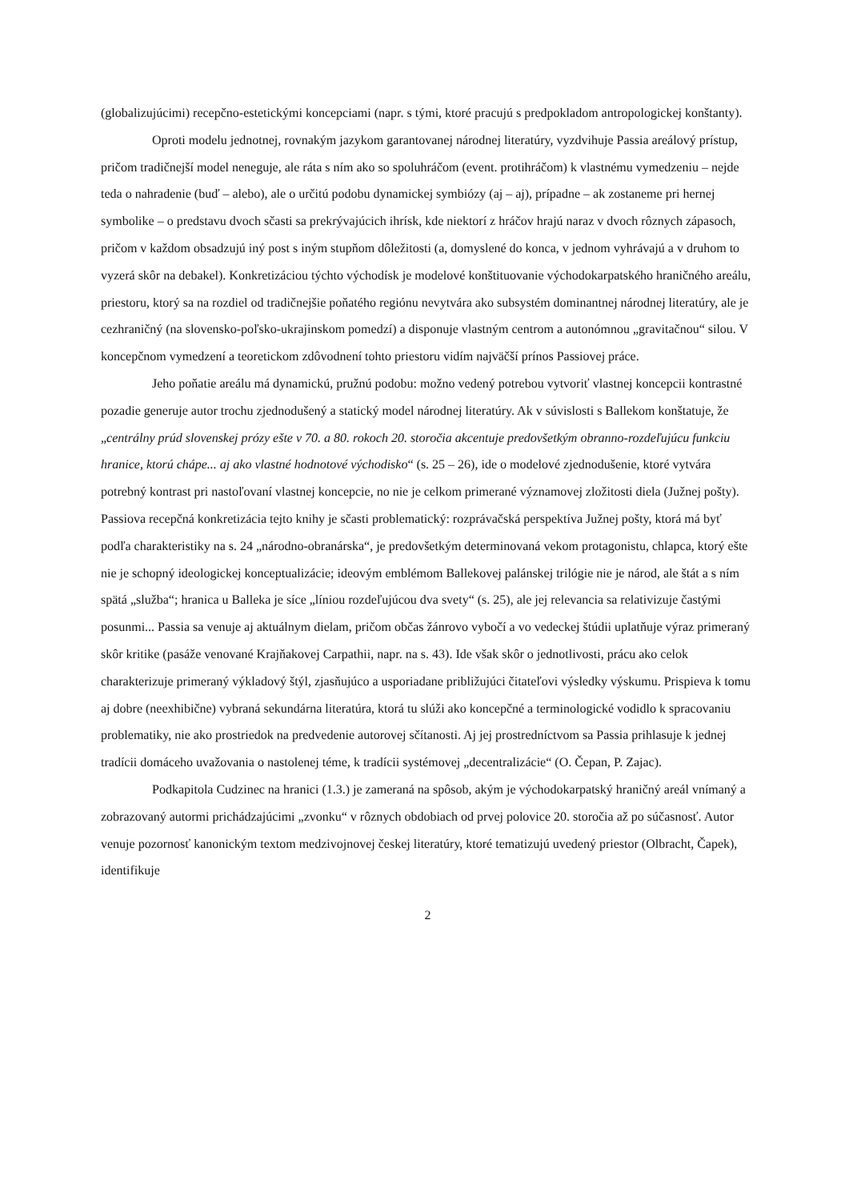(globalizujúcimi) recepčno-estetickými koncepciami (napr. s tými, ktoré pracujú s predpokladom antropologickej konštanty).
Oproti modelu jednotnej, rovnakým jazykom garantovanej národnej literatúry, vyzdvihuje Passia areálový prístup, pričom tradičnejší model neneguje, ale ráta s ním ako so spoluhráčom (event. protihráčom) k vlastnému vymedzeniu – nejde teda o nahradenie (buď – alebo), ale o určitú podobu dynamickej symbiózy (aj – aj), prípadne – ak zostaneme pri hernej symbolike – o predstavu dvoch sčasti sa prekrývajúcich ihrísk, kde niektorí z hráčov hrajú naraz v dvoch rôznych zápasoch, pričom v každom obsadzujú iný post s iným stupňom dôležitosti (a, domyslené do konca, v jednom vyhrávajú a v druhom to vyzerá skôr na debakel). Konkretizáciou týchto východísk je modelové konštituovanie východokarpatského hraničného areálu, priestoru, ktorý sa na rozdiel od tradičnejšie poňatého regiónu nevytvára ako subsystém dominantnej národnej literatúry, ale je cezhraničný (na slovensko-poľsko-ukrajinskom pomedzí) a disponuje vlastným centrom a autonómnou „gravitačnou“ silou. V koncepčnom vymedzení a teoretickom zdôvodnení tohto priestoru vidím najväčší prínos Passiovej práce.
Jeho poňatie areálu má dynamickú, pružnú podobu: možno vedený potrebou vytvoriť vlastnej koncepcii kontrastné pozadie generuje autor trochu zjednodušený a statický model národnej literatúry. Ak v súvislosti s Ballekom konštatuje, že „centrálny prúd slovenskej prózy ešte v 70. a 80. rokoch 20. storočia akcentuje predovšetkým obranno-rozdeľujúcu funkciu hranice, ktorú chápe... aj ako vlastné hodnotové východisko“ (s. 25 – 26), ide o modelové zjednodušenie, ktoré vytvára potrebný kontrast pri nastoľovaní vlastnej koncepcie, no nie je celkom primerané významovej zložitosti diela (Južnej pošty). Passiova recepčná konkretizácia tejto knihy je sčasti problematický: rozprávačská perspektíva Južnej pošty, ktorá má byť podľa charakteristiky na s. 24 „národno-obranárska“, je predovšetkým determinovaná vekom protagonistu, chlapca, ktorý ešte nie je schopný ideologickej konceptualizácie; ideovým emblémom Ballekovej palánskej trilógie nie je národ, ale štát a s ním spätá „služba“; hranica u Balleka je síce „líniou rozdeľujúcou dva svety“ (s. 25), ale jej relevancia sa relativizuje častými posunmi... Passia sa venuje aj aktuálnym dielam, pričom občas žánrovo vybočí a vo vedeckej štúdii uplatňuje výraz primeraný skôr kritike (pasáže venované Krajňakovej Carpathii, napr. na s. 43). Ide však skôr o jednotlivosti, prácu ako celok charakterizuje primeraný výkladový štýl, zjasňujúco a usporiadane približujúci čitateľovi výsledky výskumu. Prispieva k tomu aj dobre (neexhibične) vybraná sekundárna literatúra, ktorá tu slúži ako koncepčné a terminologické vodidlo k spracovaniu problematiky, nie ako prostriedok na predvedenie autorovej sčítanosti. Aj jej prostredníctvom sa Passia prihlasuje k jednej tradícii domáceho uvažovania o nastolenej téme, k tradícii systémovej „decentralizácie“ (O. Čepan, P. Zajac).
Podkapitola Cudzinec na hranici (1.3.) je zameraná na spôsob, akým je východokarpatský hraničný areál vnímaný a zobrazovaný autormi prichádzajúcimi „zvonku“ v rôznych obdobiach od prvej polovice 20. storočia až po súčasnosť. Autor venuje pozornosť kanonickým textom medzivojnovej českej literatúry, ktoré tematizujú uvedený priestor (Olbracht, Čapek), identifikuje
2